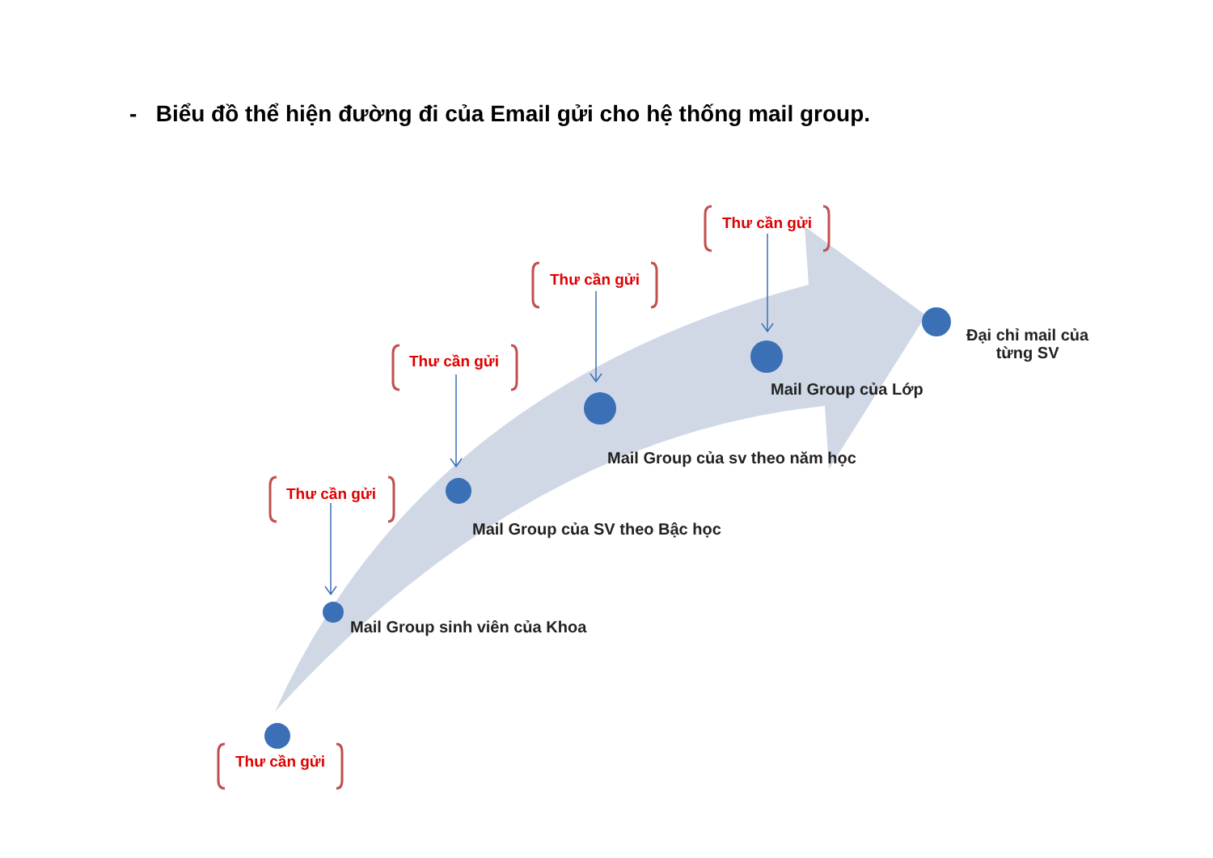- Biểu đồ thể hiện đường đi của Email gửi cho hệ thống mail group.
Thư cần gửi
Thư cần gửi
Thư cần gửi
Thư cần gửi
Đại chỉ mail của
từng SV
Mail Group của Lớp
Mail Group của sv theo năm học
Mail Group của SV theo Bậc học
Mail Group sinh viên của Khoa
Thư cần gửi